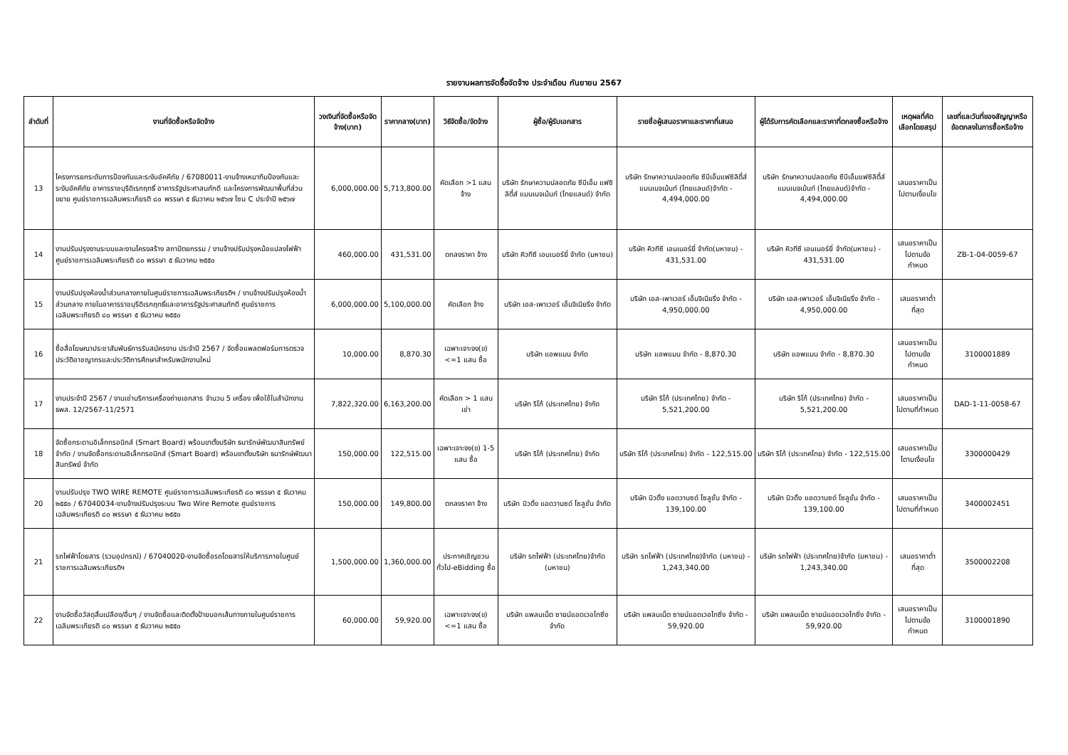รายงานผลการจัดซื้อจัดจ้าง ประจำเดือน กันยายน 2567
| ลำดับที่ | งานที่จัดซื้อหรือจัดจ้าง | วงเงินที่จัดซื้อหรือจัดจ้าง(บาท) | ราคากลาง(บาท) | วิธีจัดซื้อ/จัดจ้าง | ผู้ซื้อ/ผู้รับเอกสาร | รายชื่อผู้เสนอราคาและราคาที่เสนอ | ผู้ได้รับการคัดเลือกและราคาที่ตกลงซื้อหรือจ้าง | เหตุผลที่คัดเลือกโดยสรุป | เลขที่และวันที่ของสัญญาหรือข้อตกลงในการซื้อหรือจ้าง |
| --- | --- | --- | --- | --- | --- | --- | --- | --- | --- |
| 13 | โครงการยกระดับการป้องกันและระงับอัคคีภัย / 67080011-งานจ้างเหมาทีมป้องกันและระงับอัคคีภัย อาคารราชบุรีดิเรกฤทธิ์ อาคารรัฐประศาสนภักดี และโครงการพัฒนาพื้นที่ส่วนขยาย ศูนย์ราชการเฉลิมพระเกียรติ ๘๐ พรรษา ๕ ธันวาคม ๒๕๖๗ โซน C ประจำปี ๒๕๖๗ | 6,000,000.00 | 5,713,800.00 | คัดเลือก >1 แสน จ้าง | บริษัท รักษาความปลอดภัย ซีบีเอ็ม แฟซิลิตี้ส์ แมนเนจเม้นท์ (ไทยแลนด์) จำกัด | บริษัท รักษาความปลอดภัย ซีบีเอ็มแฟซิลิตี้ส์ แมนเนจเม้นท์ (ไทยแลนด์)จำกัด - 4,494,000.00 | บริษัท รักษาความปลอดภัย ซีบีเอ็มแฟซิลิตี้ส์ แมนเนจเม้นท์ (ไทยแลนด์)จำกัด - 4,494,000.00 | เสนอราคาเป็นไปตามเงื่อนไข | |
| 14 | งานปรับปรุงงานระบบและงานโครงสร้าง สถาปัตยกรรม / งานจ้างปรับปรุงหม้อแปลงไฟฟ้า ศูนย์ราชการเฉลิมพระเกียรติ ๘๐ พรรษา ๕ ธันวาคม ๒๕๕๐ | 460,000.00 | 431,531.00 | ตกลงราคา จ้าง | บริษัท คิวทีซี เอนเนอร์ยี่ จำกัด (มหาชน) | บริษัท คิวทีซี เอนเนอร์ยี่ จำกัด(มหาชน) - 431,531.00 | บริษัท คิวทีซี เอนเนอร์ยี่ จำกัด(มหาชน) - 431,531.00 | เสนอราคาเป็นไปตามข้อกำหนด | ZB-1-04-0059-67 |
| 15 | งานปรับปรุงห้องน้ำส่วนกลางภายในศูนย์ราชการเฉลิมพระเกียรติฯ / งานจ้างปรับปรุงห้องน้ำส่วนกลาง ภายในอาคารราชบุรีดิเรกฤทธิ์และอาคารรัฐประศาสนภักดี ศูนย์ราชการเฉลิมพระเกียรติ ๘๐ พรรษา ๕ ธันวาคม ๒๕๕๐ | 6,000,000.00 | 5,100,000.00 | คัดเลือก จ้าง | บริษัท เอส-เพาเวอร์ เอ็นจิเนียริ่ง จำกัด | บริษัท เอส-เพาเวอร์ เอ็นจิเนียริ่ง จำกัด - 4,950,000.00 | บริษัท เอส-เพาเวอร์ เอ็นจิเนียริ่ง จำกัด - 4,950,000.00 | เสนอราคาต่ำที่สุด | |
| 16 | ซื้อสื่อโฆษณาประชาสัมพันธ์การรับสมัครงาน ประจำปี 2567 / จัดซื้อแพลตฟอร์มการตรวจประวัติอาชญากรและประวัติการศึกษาสำหรับพนักงานใหม่ | 10,000.00 | 8,870.30 | เฉพาะเจาะจง(ข) <=1 แสน ซื้อ | บริษัท แอพแมน จำกัด | บริษัท แอพแมน จำกัด - 8,870.30 | บริษัท แอพแมน จำกัด - 8,870.30 | เสนอราคาเป็นไปตามข้อกำหนด | 3100001889 |
| 17 | งานประจำปี 2567 / งานเช่าบริการเครื่องถ่ายเอกสาร จำนวน 5 เครื่อง เพื่อใช้ในสำนักงาน ธพส. 12/2567-11/2571 | 7,822,320.00 | 6,163,200.00 | คัดเลือก > 1 แสน เช่า | บริษัท ริโก้ (ประเทศไทย) จำกัด | บริษัท ริโก้ (ประเทศไทย) จำกัด - 5,521,200.00 | บริษัท ริโก้ (ประเทศไทย) จำกัด - 5,521,200.00 | เสนอราคาเป็นไปตามที่กำหนด | DAD-1-11-0058-67 |
| 18 | จัดซื้อกระดานอิเล็กทรอนิกส์ (Smart Board) พร้อมขาตั้งบริษัท ธนารักษ์พัฒนาสินทรัพย์ จำกัด / งานจัดซื้อกระดานอิเล็กทรอนิกส์ (Smart Board) พร้อมขาตั้งบริษัท ธนารักษ์พัฒนาสินทรัพย์ จำกัด | 150,000.00 | 122,515.00 | เฉพาะเจาะจง(ข) 1-5 แสน ซื้อ | บริษัท ริโก้ (ประเทศไทย) จำกัด | บริษัท ริโก้ (ประเทศไทย) จำกัด - 122,515.00 | บริษัท ริโก้ (ประเทศไทย) จำกัด - 122,515.00 | เสนอราคาเป็นไตามเงื่อนไข | 3300000429 |
| 20 | งานปรับปรุง TWO WIRE REMOTE ศูนย์ราชการเฉลิมพระเกียรติ ๘๐ พรรษา ๕ ธันวาคม ๒๕๕๐ / 67040034-งานจ้างปรับปรุงระบบ Two Wire Remote ศูนย์ราชการเฉลิมพระเกียรติ ๘๐ พรรษา ๕ ธันวาคม ๒๕๕๐ | 150,000.00 | 149,800.00 | ตกลงราคา จ้าง | บริษัท บิวดิ้ง แอดวานซด์ โซลูชั่น จำกัด | บริษัท บิวดิ้ง แอดวานซด์ โซลูชั่น จำกัด - 139,100.00 | บริษัท บิวดิ้ง แอดวานซด์ โซลูชั่น จำกัด - 139,100.00 | เสนอราคาเป็นไปตามที่กำหนด | 3400002451 |
| 21 | รถไฟฟ้าโดยสาร (รวมอุปกรณ์) / 67040020-งานจัดซื้อรถโดยสารให้บริการภายในศูนย์ราชการเฉลิมพระเกียรติฯ | 1,500,000.00 | 1,360,000.00 | ประกาศเชิญชวนทั่วไป-eBidding ซื้อ | บริษัท รถไฟฟ้า (ประเทศไทย)จำกัด (มหาชน) | บริษัท รถไฟฟ้า (ประเทศไทย)จำกัด (มหาชน) - 1,243,340.00 | บริษัท รถไฟฟ้า (ประเทศไทย)จำกัด (มหาชน) - 1,243,340.00 | เสนอราคาต่ำที่สุด | 3500002208 |
| 22 | งานจัดซื้อวัสดุสิ้นเปลือง/อื่นๆ / งานจัดซื้อและติดตั้งป้ายบอกเส้นทางภายในศูนย์ราชการเฉลิมพระเกียรติ ๘๐ พรรษา ๕ ธันวาคม ๒๕๕๐ | 60,000.00 | 59,920.00 | เฉพาะเจาะจง(ข) <=1 แสน ซื้อ | บริษัท แพลนเน็ต ซายน์แอดเวอไทซิ่ง จำกัด | บริษัท แพลนเน็ต ซายน์แอดเวอไทซิ่ง จำกัด - 59,920.00 | บริษัท แพลนเน็ต ซายน์แอดเวอไทซิ่ง จำกัด - 59,920.00 | เสนอราคาเป็นไปตามข้อกำหนด | 3100001890 |